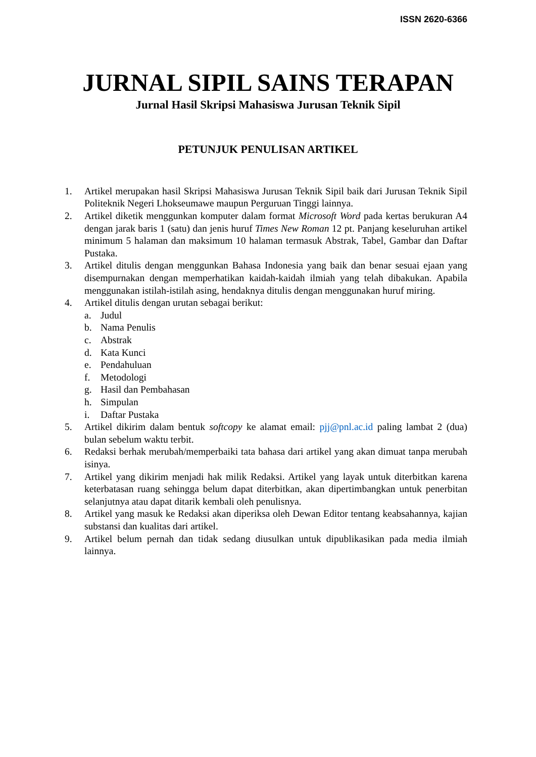ISSN 2620-6366
JURNAL SIPIL SAINS TERAPAN
Jurnal Hasil Skripsi Mahasiswa Jurusan Teknik Sipil
PETUNJUK PENULISAN ARTIKEL
1. Artikel merupakan hasil Skripsi Mahasiswa Jurusan Teknik Sipil baik dari Jurusan Teknik Sipil Politeknik Negeri Lhokseumawe maupun Perguruan Tinggi lainnya.
2. Artikel diketik menggunkan komputer dalam format Microsoft Word pada kertas berukuran A4 dengan jarak baris 1 (satu) dan jenis huruf Times New Roman 12 pt. Panjang keseluruhan artikel minimum 5 halaman dan maksimum 10 halaman termasuk Abstrak, Tabel, Gambar dan Daftar Pustaka.
3. Artikel ditulis dengan menggunkan Bahasa Indonesia yang baik dan benar sesuai ejaan yang disempurnakan dengan memperhatikan kaidah-kaidah ilmiah yang telah dibakukan. Apabila menggunakan istilah-istilah asing, hendaknya ditulis dengan menggunakan huruf miring.
4. Artikel ditulis dengan urutan sebagai berikut:
a. Judul
b. Nama Penulis
c. Abstrak
d. Kata Kunci
e. Pendahuluan
f. Metodologi
g. Hasil dan Pembahasan
h. Simpulan
i. Daftar Pustaka
5. Artikel dikirim dalam bentuk softcopy ke alamat email: pjj@pnl.ac.id paling lambat 2 (dua) bulan sebelum waktu terbit.
6. Redaksi berhak merubah/memperbaiki tata bahasa dari artikel yang akan dimuat tanpa merubah isinya.
7. Artikel yang dikirim menjadi hak milik Redaksi. Artikel yang layak untuk diterbitkan karena keterbatasan ruang sehingga belum dapat diterbitkan, akan dipertimbangkan untuk penerbitan selanjutnya atau dapat ditarik kembali oleh penulisnya.
8. Artikel yang masuk ke Redaksi akan diperiksa oleh Dewan Editor tentang keabsahannya, kajian substansi dan kualitas dari artikel.
9. Artikel belum pernah dan tidak sedang diusulkan untuk dipublikasikan pada media ilmiah lainnya.